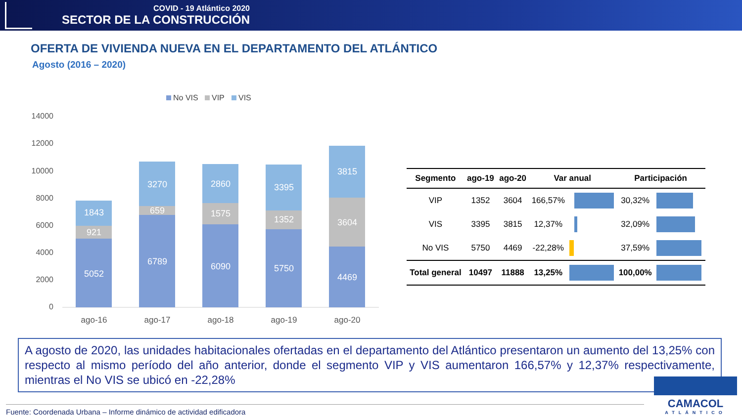COVID - 19 Atlántico 2020
SECTOR DE LA CONSTRUCCIÓN
OFERTA DE VIVIENDA NUEVA EN EL DEPARTAMENTO DEL ATLÁNTICO
Agosto (2016 – 2020)
No VIS
VIP
VIS
14000
12000
10000
8000
6000
4000
2000
0
5052
921
1843
6789
659
3270
6090
1575
2860
5750
1352
3395
4469
3604
3815
ago-16
ago-17
ago-18
ago-19
ago-20
| Segmento | ago-19 | ago-20 | Var anual | | Participación | |
| --- | --- | --- | --- | --- | --- | --- |
| VIP | 1352 | 3604 | 166,57% | | 30,32% | |
| VIS | 3395 | 3815 | 12,37% | | 32,09% | |
| No VIS | 5750 | 4469 | -22,28% | | 37,59% | |
| Total general | 10497 | 11888 | 13,25% | | 100,00% | |
A agosto de 2020, las unidades habitacionales ofertadas en el departamento del Atlántico presentaron un aumento del 13,25% con respecto al mismo período del año anterior, donde el segmento VIP y VIS aumentaron 166,57% y 12,37% respectivamente, mientras el No VIS se ubicó en -22,28%
Fuente: Coordenada Urbana – Informe dinámico de actividad edificadora
CAMACOL
ATLÁNTICO